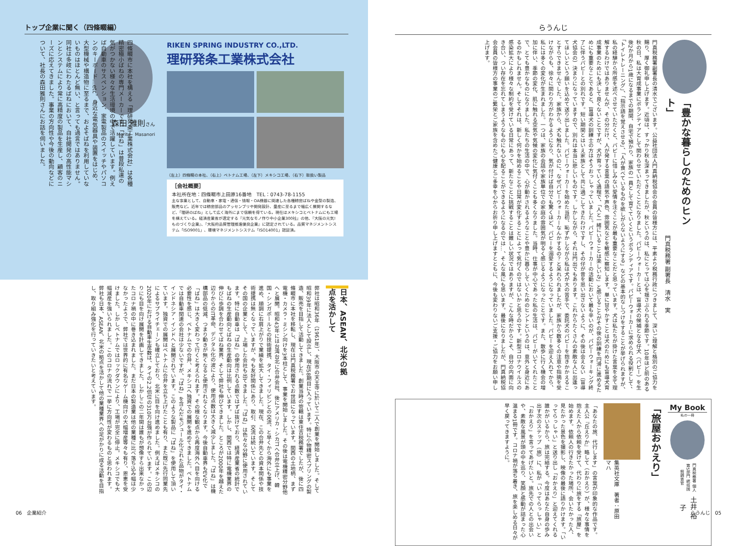トップ企業に聞く（四條畷編）
RIKEN SPRING INDUSTRY CO.,LTD.
理研発条工業株式会社
（左上）四條畷の本社、（右上）ベトナム工場、（左下）メキシコ工場、（右下）取扱い製品
［会社概要］
本社所在地：四條畷市上田原16番地　TEL：0743-78-1155
主な事業として、自動車・家電・通信・情報・OA機器に関連した各種精密ばねや金型の製造、販売など。近年では精密部品のアッセンブリや開発設計、量産に至るまで幅広く展開するなど、「理研のばね」として広く海外にまで信頼を得ている。現在はメキシコとベトナムにも工場を構えている。経済産業省が選定する『元気なモノ作り中小企業300社』の他、『大阪の元気!ものづくり企業』、『大阪府品質管理推進優良企業』に認定されている。品質マネジメントシステム「ISO9001」、環境マネジメントシステム「ISO14001」認証済。
森田 雅則さん
Morita　Masanori
四條畷市に本社を構える「理研発条工業株式会社」は各種精密極小ばねの専門メーカーです。「ばね」は普段私達の気がつかない様々な生活環境の中で活躍しています。例えば自動車のサスペンション、家電製品のスイッチやパソコンのキーボード…etc。身近な電気器具や装置をはじめ、大型機械や構造物に至るまで、およそばねを利用していないものはほとんど無い、と言っても過言ではありません。同社は多岐にわたるばねにおいて、自社開発の高性能マシンとシステムにより常に高精度の製品を生産し、顧客のニーズに応えてきました。事業の方向性や今後の動向などについて、社長の森田雅則さんにお話を伺いました。
日本、ASEAN、北米の拠点を活かして
弊社は昭和36年（1961年）、大阪市の天王寺に於いて二人で創業を開始しました。そして昭和39年に法人として設立し、現在58期目に入っています。特に小物精密スプリングの製造、販売を目指して活動してきました。創業当時の管轄は東住吉税務署でしたが、後に四條畷市に本社を移転し、現在は門真税務署でお世話になっています。関西の土地柄、まず電機・カメラ・ミシン向けを3本柱として、事業を開始しました。その後は電機精密分野他へと展開。昭和43年には台湾台北に合弁会社、後にアメリカ・シカゴへ合弁立上げ、韓国・シンガポールとの技術提携、タイ・フィリピンとの交流、と早くから海外にも事業を進め、順調に右肩上がりで業績を拡大してきました。現在、この合弁先との資本関係や技術提携は無くなっていますが、今も友好関係にあり、取引、交流は続いています。そしてその国の企業として、上場した会社も出てきました。「ばね」は色々な分野に使用されています。特に自動車は「ばね」の使用される点数ではずば抜けており、経済産業省の統計でもばねの生産動向とばねの生産動向は比例しています。しかし、関西では特に電機業界の伸びに歩調を合わせてばね業界、そして弊社も伸びてきました。ところが2000年を越えた辺りからのIT革命、デジタル化の波により、使用点数は大きく減少しました。「ばね」は機構部品の低減、つまり動きが無くなると使用されなくなります。今後自動車界もEV化で「ばね」は大きく変わって行くと考えられます。その様な観点から再度海外へ目を向ける必要性を感じ、ベトナムでの合弁、メキシコへ独資での展開を進めてきました。ベトナムでは自動車関連の会社は少ないですが、「ばね」を含んだモジュール化された品物がタイ・インドネシア・インドへと展開されています。このような製品に「ばね」を使用して頂いています。独資での展開はベトナムに合弁を立ち上げたことも有り、また既に先行同業先によるサプライチェーンも確立しており、北米に目を向け進めました。例えばメキシコの2020年における自動車生産数は、タイの2.2倍位の310万台強が作られています。この辺りにも目を向け展開を計画してきました。しかしこの二年間は誰もが想像すら出来なかったコロナ禍の中に巻き込まれました。まだ日本の製造業は他の業種に比べ落ち込み幅は少なかったようで、弊社では世界的に有名なゲーム機向けの大幅増産等々も有り、恩恵を受けました。しかしベトナムではロックダウンにより、工場が完全に停止。メキシコでも大幅減産を強いられました。このコロナの流れで一挙に方向性が変わるものと思われます。弊社も日本、ASEAN、北米の拠点を活かして他の業種業界への足がかりに成る活動を目指し、取り組み強化を行っていきたいと考えています。
06　企業紹介
らうんじ
「豊かな暮らしのためのヒント」
門真税務署 副署長　清水　実
門真税務署副署長の清水でございます。公益社団法人門真納税協会の会員の皆様方には、平素より税務行政につきまして、深いご理解と格別のご協力を賜り、厚く御礼申し上げます。近頃は、すっかり秋も深まってきましたが、秋というのは、私にとっては心を揺さぶられる季節です。10年ほど前のある秋の日、私は大育成事業にボランティアとして関わらせていただくことになりました。パピーウォーカーとは、盲導犬の候補となる仔犬（パピー）を生後2か月から1歳になるまでの期間、自宅で預かり、家族の一員として育てていくというボランティアです。パピーウォーカーに求められる役割として、「トイレトレーニング」、「指示語を覚えさせる」、「人が食べているものを欲しがらないようにする」などの基本的なしつけをすることが挙げられますが、私の経験から所感を述べさせていただくと、パピーに惜しみない愛情を注ぐことが最も重要なことだと思っています。犬は私たちが掛けた言葉を全て理解するわけではありませんが、その分だけ、人が発する言葉の語気や声色、雰囲気などを敏感に察知します。単に甘やかすことは犬のためにも盲導犬育成事業のためにも決して良くないことですが、犬が育っていく過程で、「人と一緒にいることは楽しいな」と感じることがその後の訓練を円滑に進めるためにも重要なことであると、盲導犬の訓練士の方はそうおっしゃっていました。パピーウォーカーの活動において最も辛いのが、パピーウォーキング終了に伴うパピーとの別れです。短い期間とはいえ家族として共に過ごしてきたわけですし、その仔が昔を思い出さないように、その後は会えない（盲導犬協会の）決まりになっていますので、別れは本当に悲しいものです。しかしながら、それは門出でもあります。これからたくさんの素敵な人に出逢ってほしいという願いを込めて送り出しました。パピーウォーカーを始めた当初、恥ずかしながら私は犬が大の苦手で、委託犬のパピーを抱きかかえることすらできませんでした。家族から、犬も触れないのに、なぜパピーウォーカーなんかするの？と呆れられましたが、家族から数多くの注意や指摘を受けながらも、徐々に関わり方がわかるようになり、気が付けば自分でも驚くほど、パピーを溺愛するようになっていました。パピーを迎え入れてから、私には多くの変化が生まれました。一つは、家族の会話や家族単位での家庭の雰囲気が明るく感じるようになったことです。また、散歩に行く機会の増加に伴い、季節の変化、肌に触れる空気や気候の変化に気付くことも多くなりました。当時、仕事が中心であった私の生活は、パピーがいてくれたことで、とても豊かなものになりました。私たちの生活の中で、心が動かされるようなことや豊かに暮らしていくためのヒントというのは、意外と身近にあるのかもしれません。そしてそれは、新しく何かを始めることや日常が変化することによって気付くのではないかと思うのです。新型コロナウイルスの感染拡大により様々な制約を受けている日常にあって、新たなことに挑戦することは難しい状況ではありますが、こんな時だからこそ、自分の内面に向き合い、つい存在を忘れてしまうようなものにも心を配ることができるようになるのでは…、そんな風にも思います。最後になりましたが、門真納税協会会員の皆様方の事業のご繁栄とご家族を含めたご健康とご多幸を心からお祈り申し上げますとともに、今後も変わりないご支援・ご協力をお願い申し上げます。
My Book
私の一冊
門真税務署 個人第5部門 統括国税調査官
土井 裕子
「旅屋おかえり」
集英社文庫　著者：原田マハ
「あなたの旅、代行します」の言葉が印象的な作品です。主人公『丘えりか』略して（おかえり）が、様々な事情を抱えた人から依頼を受けて、代わりに旅をする「旅屋」を始めます。依頼人の行きたかった場所、会いたかった人、見たかった景色を撮影し、映像の最後に語りかけます。「いってらっしゃい」と送り出し「おかえり」と迎えてくれる誰かがいるから、旅は完結する。今度はあなた自身の歩み出す次のステップ（旅）に、私が「いってらっしゃい」と「おかえり」を言ってあげたいと。旅先での人との出会いや、素敵な風景が頭の中を巡り、笑顔と感動が詰まった心温まる1冊です。コロナ禍が落ち着き、旅を楽しめる日々が早く戻ってきますように。
らうんじ　05